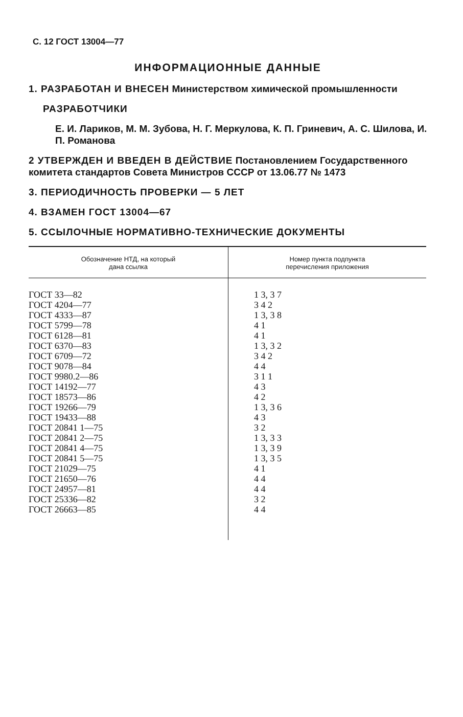С. 12 ГОСТ 13004—77
ИНФОРМАЦИОННЫЕ ДАННЫЕ
1. РАЗРАБОТАН И ВНЕСЕН Министерством химической промышленности
РАЗРАБОТЧИКИ
Е. И. Лариков, М. М. Зубова, Н. Г. Меркулова, К. П. Гриневич, А. С. Шилова, И. П. Романова
2 УТВЕРЖДЕН И ВВЕДЕН В ДЕЙСТВИЕ Постановлением Государственного комитета стандартов Совета Министров СССР от 13.06.77 № 1473
3. ПЕРИОДИЧНОСТЬ ПРОВЕРКИ — 5 ЛЕТ
4. ВЗАМЕН ГОСТ 13004—67
5. ССЫЛОЧНЫЕ НОРМАТИВНО-ТЕХНИЧЕСКИЕ ДОКУМЕНТЫ
| Обозначение НТД, на который дана ссылка | Номер пункта подпункта перечисления приложения |
| --- | --- |
| ГОСТ 33—82 ГОСТ 4204—77 ГОСТ 4333—87 ГОСТ 5799—78 ГОСТ 6128—81 ГОСТ 6370—83 ГОСТ 6709—72 ГОСТ 9078—84 ГОСТ 9980.2—86 ГОСТ 14192—77 ГОСТ 18573—86 ГОСТ 19266—79 ГОСТ 19433—88 ГОСТ 20841 1—75 ГОСТ 20841 2—75 ГОСТ 20841 4—75 ГОСТ 20841 5—75 ГОСТ 21029—75 ГОСТ 21650—76 ГОСТ 24957—81 ГОСТ 25336—82 ГОСТ 26663—85 | 1 3, 3 7 3 4 2 1 3, 3 8 4 1 4 1 1 3, 3 2 3 4 2 4 4 3 1 1 4 3 4 2 1 3, 3 6 4 3 3 2 1 3, 3 3 1 3, 3 9 1 3, 3 5 4 1 4 4 4 4 3 2 4 4 |